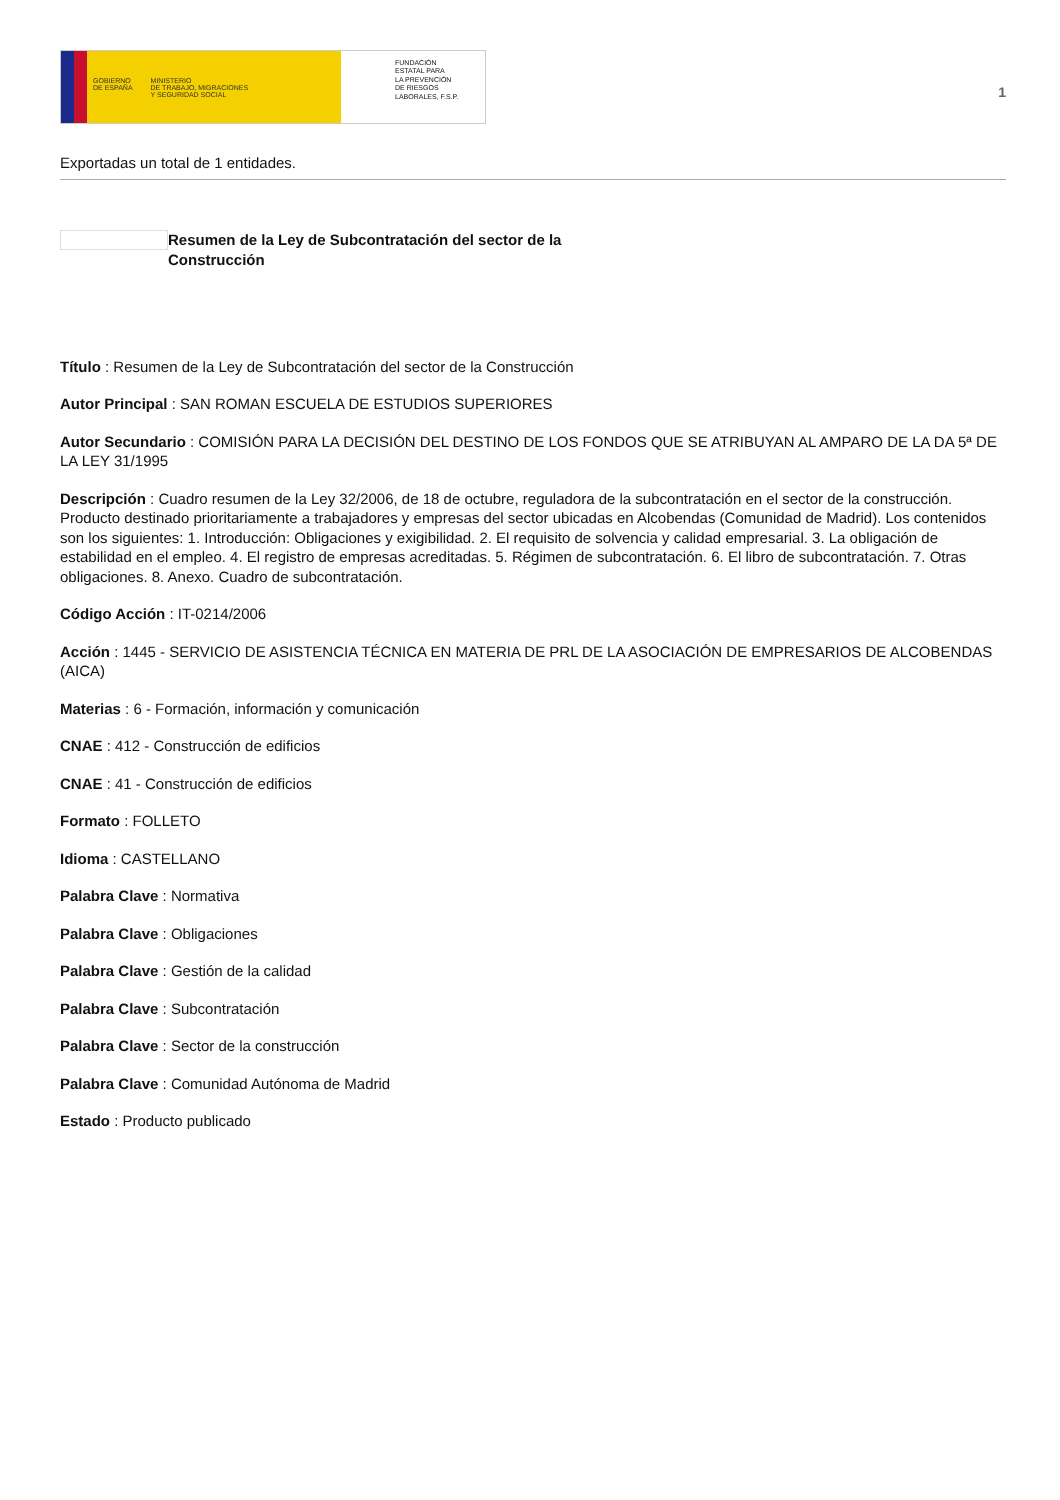GOBIERNO
DE ESPAÑA
MINISTERIO
DE TRABAJO, MIGRACIONES
Y SEGURIDAD SOCIAL
FUNDACIÓN
ESTATAL PARA
LA PREVENCIÓN
DE RIESGOS
LABORALES, F.S.P.
1
Exportadas un total de 1 entidades.
Resumen de la Ley de Subcontratación del sector de la Construcción
Título : Resumen de la Ley de Subcontratación del sector de la Construcción
Autor Principal : SAN ROMAN ESCUELA DE ESTUDIOS SUPERIORES
Autor Secundario : COMISIÓN PARA LA DECISIÓN DEL DESTINO DE LOS FONDOS QUE SE ATRIBUYAN AL AMPARO DE LA DA 5ª DE LA LEY 31/1995
Descripción : Cuadro resumen de la Ley 32/2006, de 18 de octubre, reguladora de la subcontratación en el sector de la construcción. Producto destinado prioritariamente a trabajadores y empresas del sector ubicadas en Alcobendas (Comunidad de Madrid). Los contenidos son los siguientes: 1. Introducción: Obligaciones y exigibilidad. 2. El requisito de solvencia y calidad empresarial. 3. La obligación de estabilidad en el empleo. 4. El registro de empresas acreditadas. 5. Régimen de subcontratación. 6. El libro de subcontratación. 7. Otras obligaciones. 8. Anexo. Cuadro de subcontratación.
Código Acción : IT-0214/2006
Acción : 1445 - SERVICIO DE ASISTENCIA TÉCNICA EN MATERIA DE PRL DE LA ASOCIACIÓN DE EMPRESARIOS DE ALCOBENDAS (AICA)
Materias : 6 - Formación, información y comunicación
CNAE : 412 - Construcción de edificios
CNAE : 41 - Construcción de edificios
Formato : FOLLETO
Idioma : CASTELLANO
Palabra Clave : Normativa
Palabra Clave : Obligaciones
Palabra Clave : Gestión de la calidad
Palabra Clave : Subcontratación
Palabra Clave : Sector de la construcción
Palabra Clave : Comunidad Autónoma de Madrid
Estado : Producto publicado